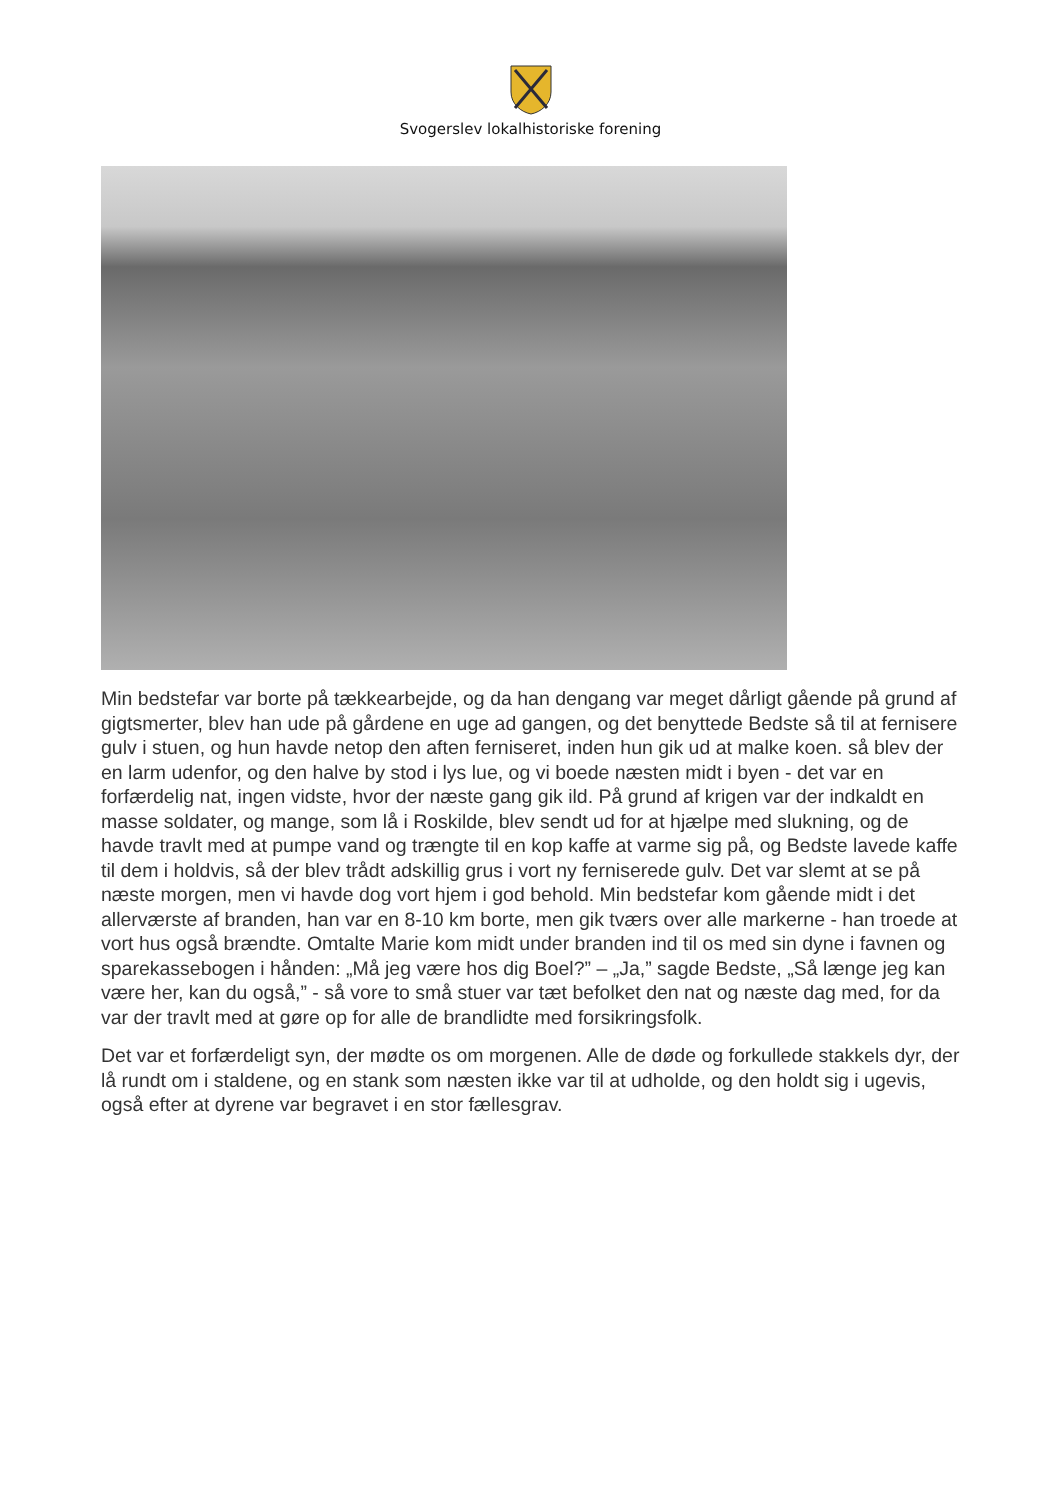Svogerslev lokalhistoriske forening
Min bedstefar var borte på tækkearbejde, og da han dengang var meget dårligt gående på grund af gigtsmerter, blev han ude på gårdene en uge ad gangen, og det benyttede Bedste så til at fernisere gulv i stuen, og hun havde netop den aften ferniseret, inden hun gik ud at malke koen. så blev der en larm udenfor, og den halve by stod i lys lue, og vi boede næsten midt i byen - det var en forfærdelig nat, ingen vidste, hvor der næste gang gik ild. På grund af krigen var der indkaldt en masse soldater, og mange, som lå i Roskilde, blev sendt ud for at hjælpe med slukning, og de havde travlt med at pumpe vand og trængte til en kop kaffe at varme sig på, og Bedste lavede kaffe til dem i holdvis, så der blev trådt adskillig grus i vort ny ferniserede gulv. Det var slemt at se på næste morgen, men vi havde dog vort hjem i god behold. Min bedstefar kom gående midt i det allerværste af branden, han var en 8-10 km borte, men gik tværs over alle markerne - han troede at vort hus også brændte. Omtalte Marie kom midt under branden ind til os med sin dyne i favnen og sparekassebogen i hånden: „Må jeg være hos dig Boel?” – „Ja,” sagde Bedste, „Så længe jeg kan være her, kan du også,” - så vore to små stuer var tæt befolket den nat og næste dag med, for da var der travlt med at gøre op for alle de brandlidte med forsikringsfolk.
Det var et forfærdeligt syn, der mødte os om morgenen. Alle de døde og forkullede stakkels dyr, der lå rundt om i staldene, og en stank som næsten ikke var til at udholde, og den holdt sig i ugevis, også efter at dyrene var begravet i en stor fællesgrav.